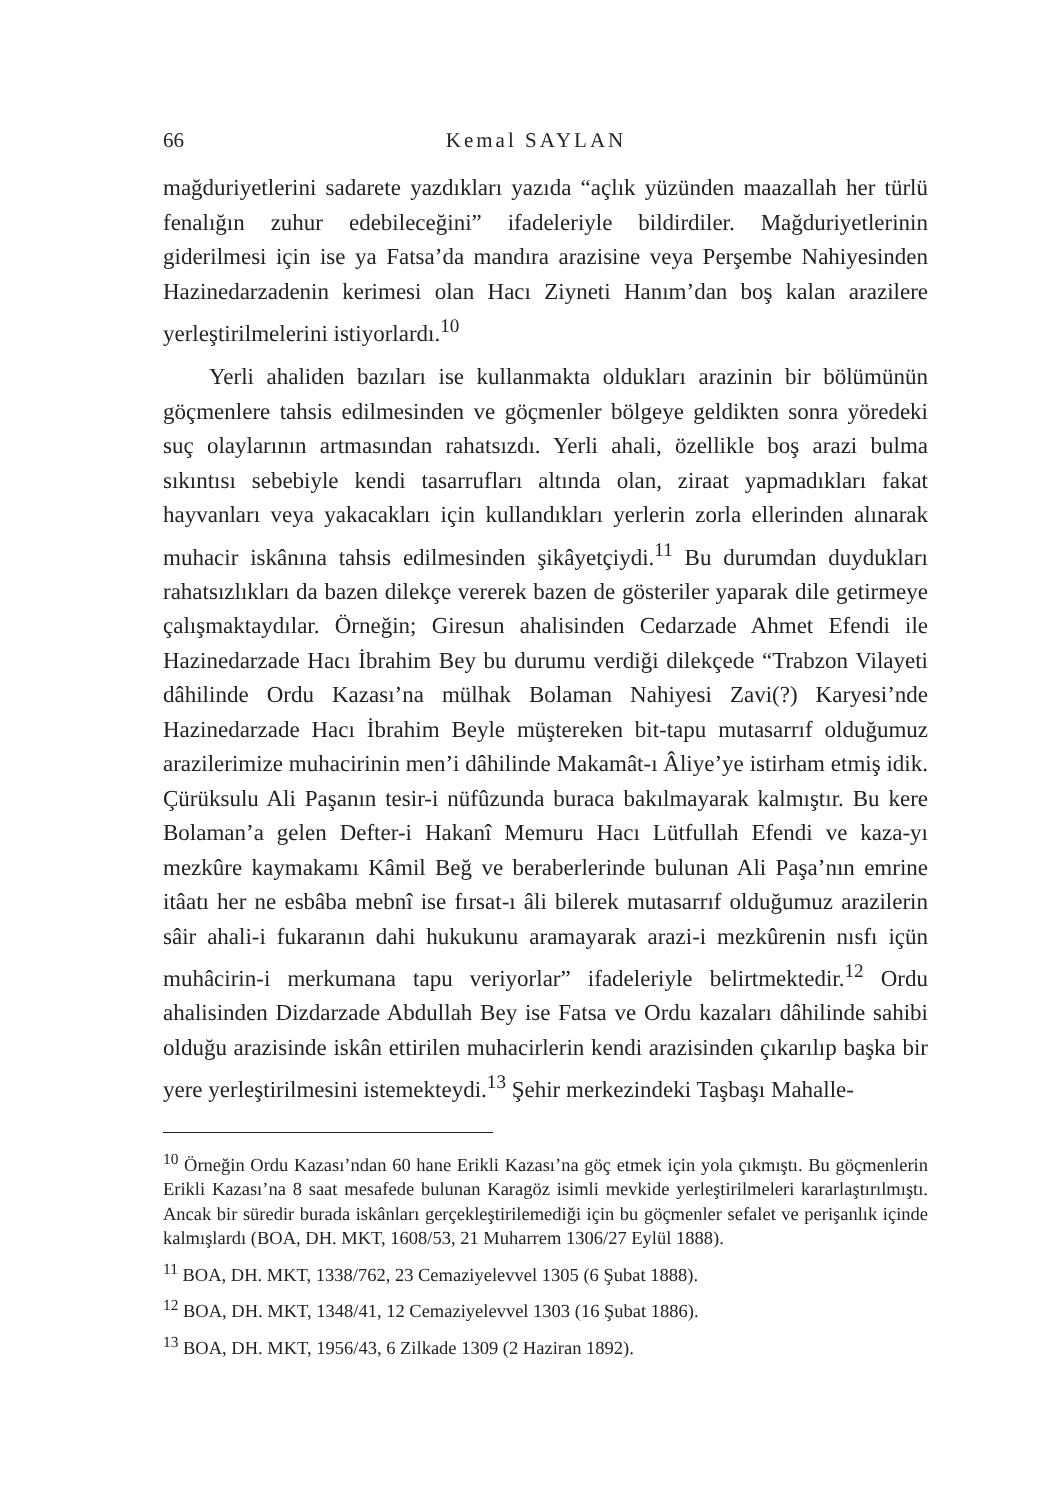66 Kemal SAYLAN
mağduriyetlerini sadarete yazdıkları yazıda “açlık yüzünden maazallah her türlü fenalığın zuhur edebileceğini” ifadeleriyle bildirdiler. Mağduriyetlerinin giderilmesi için ise ya Fatsa’da mandıra arazisine veya Perşembe Nahiyesinden Hazinedarzadenin kerimesi olan Hacı Ziyneti Hanım’dan boş kalan arazilere yerleştirilmelerini istiyorlardı.<sup>10</sup>
Yerli ahaliden bazıları ise kullanmakta oldukları arazinin bir bölümünün göçmenlere tahsis edilmesinden ve göçmenler bölgeye geldikten sonra yöredeki suç olaylarının artmasından rahatsızdı. Yerli ahali, özellikle boş arazi bulma sıkıntısı sebebiyle kendi tasarrufları altında olan, ziraat yapmadıkları fakat hayvanları veya yakacakları için kullandıkları yerlerin zorla ellerinden alınarak muhacir iskânına tahsis edilmesinden şikâyetçiydi.<sup>11</sup> Bu durumdan duydukları rahatsızlıkları da bazen dilekçe vererek bazen de gösteriler yaparak dile getirmeye çalışmaktaydılar. Örneğin; Giresun ahalisinden Cedarzade Ahmet Efendi ile Hazinedarzade Hacı İbrahim Bey bu durumu verdiği dilekçede “Trabzon Vilayeti dâhilinde Ordu Kazası’na mülhak Bolaman Nahiyesi Zavi(?) Karyesi’nde Hazinedarzade Hacı İbrahim Beyle müştereken bit-tapu mutasarrıf olduğumuz arazilerimize muhacirinin men’i dâhilinde Makamât-ı Âliye’ye istirham etmiş idik. Çürüksulu Ali Paşanın tesir-i nüfûzunda buraca bakılmayarak kalmıştır. Bu kere Bolaman’a gelen Defter-i Hakanî Memuru Hacı Lütfullah Efendi ve kaza-yı mezkûre kaymakamı Kâmil Beğ ve beraberlerinde bulunan Ali Paşa’nın emrine itâatı her ne esbâba mebnî ise fırsat-ı âli bilerek mutasarrıf olduğumuz arazilerin sâir ahali-i fukaranın dahi hukukunu aramayarak arazi-i mezkûrenin nısfı içün muhâcirin-i merkumana tapu veriyorlar” ifadeleriyle belirtmektedir.<sup>12</sup> Ordu ahalisinden Dizdarzade Abdullah Bey ise Fatsa ve Ordu kazaları dâhilinde sahibi olduğu arazisinde iskân ettirilen muhacirlerin kendi arazisinden çıkarılıp başka bir yere yerleştirilmesini istemekteydi.<sup>13</sup> Şehir merkezindeki Taşbaşı Mahalle-
<sup>10</sup> Örneğin Ordu Kazası’ndan 60 hane Erikli Kazası’na göç etmek için yola çıkmıştı. Bu göçmenlerin Erikli Kazası’na 8 saat mesafede bulunan Karagöz isimli mevkide yerleştirilmeleri kararlaştırılmıştı. Ancak bir süredir burada iskânları gerçekleştirilemediği için bu göçmenler sefalet ve perişanlık içinde kalmışlardı (BOA, DH. MKT, 1608/53, 21 Muharrem 1306/27 Eylül 1888).
<sup>11</sup> BOA, DH. MKT, 1338/762, 23 Cemaziyelevvel 1305 (6 Şubat 1888).
<sup>12</sup> BOA, DH. MKT, 1348/41, 12 Cemaziyelevvel 1303 (16 Şubat 1886).
<sup>13</sup> BOA, DH. MKT, 1956/43, 6 Zilkade 1309 (2 Haziran 1892).